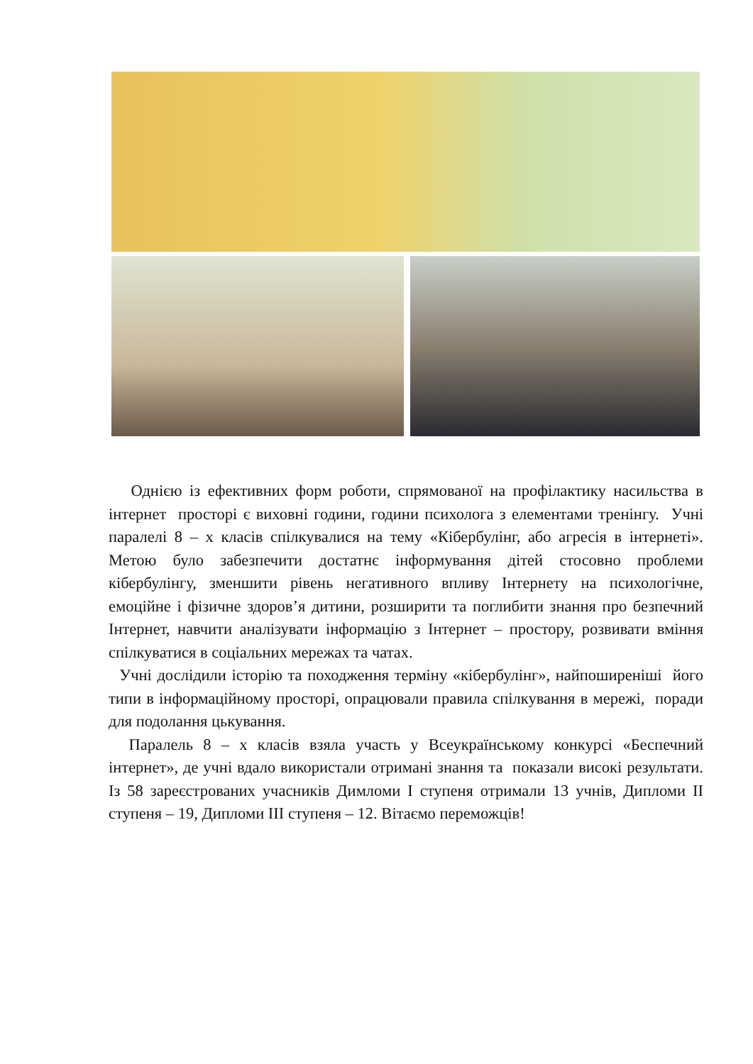Однією із ефективних форм роботи, спрямованої на профілактику насильства в інтернет просторі є виховні години, години психолога з елементами тренінгу. Учні паралелі 8 – х класів спілкувалися на тему «Кібербулінг, або агресія в інтернеті». Метою було забезпечити достатнє інформування дітей стосовно проблеми кібербулінгу, зменшити рівень негативного впливу Інтернету на психологічне, емоційне і фізичне здоров’я дитини, розширити та поглибити знання про безпечний Інтернет, навчити аналізувати інформацію з Інтернет – простору, розвивати вміння спілкуватися в соціальних мережах та чатах.
Учні дослідили історію та походження терміну «кібербулінг», найпоширеніші його типи в інформаційному просторі, опрацювали правила спілкування в мережі, поради для подолання цькування.
Паралель 8 – х класів взяла участь у Всеукраїнському конкурсі «Беспечний інтернет», де учні вдало використали отримані знання та показали високі результати. Із 58 зареєстрованих учасників Димломи І ступеня отримали 13 учнів, Дипломи ІІ ступеня – 19, Дипломи ІІІ ступеня – 12. Вітаємо переможців!